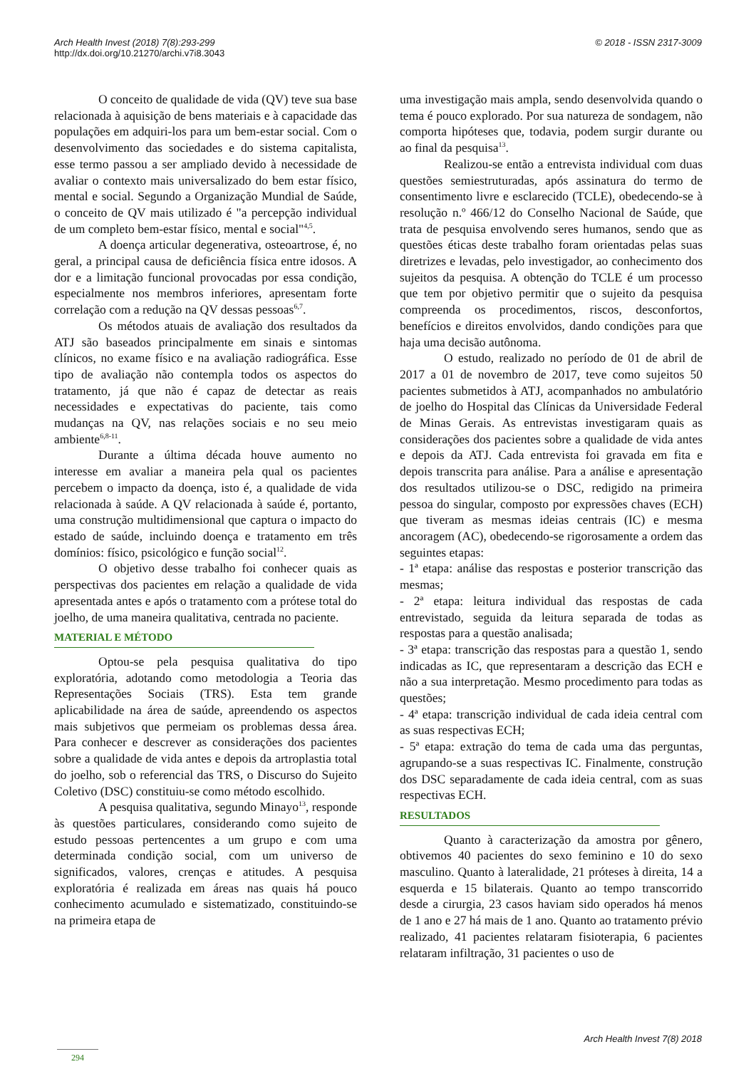© 2018 - ISSN 2317-3009 Arch Health Invest (2018) 7(8):293-299
http://dx.doi.org/10.21270/archi.v7i8.3043
O conceito de qualidade de vida (QV) teve sua base relacionada à aquisição de bens materiais e à capacidade das populações em adquiri-los para um bem-estar social. Com o desenvolvimento das sociedades e do sistema capitalista, esse termo passou a ser ampliado devido à necessidade de avaliar o contexto mais universalizado do bem estar físico, mental e social. Segundo a Organização Mundial de Saúde, o conceito de QV mais utilizado é "a percepção individual de um completo bem-estar físico, mental e social"<sup>4,5</sup>.
A doença articular degenerativa, osteoartrose, é, no geral, a principal causa de deficiência física entre idosos. A dor e a limitação funcional provocadas por essa condição, especialmente nos membros inferiores, apresentam forte correlação com a redução na QV dessas pessoas<sup>6,7</sup>.
Os métodos atuais de avaliação dos resultados da ATJ são baseados principalmente em sinais e sintomas clínicos, no exame físico e na avaliação radiográfica. Esse tipo de avaliação não contempla todos os aspectos do tratamento, já que não é capaz de detectar as reais necessidades e expectativas do paciente, tais como mudanças na QV, nas relações sociais e no seu meio ambiente<sup>6,8-11</sup>.
Durante a última década houve aumento no interesse em avaliar a maneira pela qual os pacientes percebem o impacto da doença, isto é, a qualidade de vida relacionada à saúde. A QV relacionada à saúde é, portanto, uma construção multidimensional que captura o impacto do estado de saúde, incluindo doença e tratamento em três domínios: físico, psicológico e função social<sup>12</sup>.
O objetivo desse trabalho foi conhecer quais as perspectivas dos pacientes em relação a qualidade de vida apresentada antes e após o tratamento com a prótese total do joelho, de uma maneira qualitativa, centrada no paciente.
MATERIAL E MÉTODO
Optou-se pela pesquisa qualitativa do tipo exploratória, adotando como metodologia a Teoria das Representações Sociais (TRS). Esta tem grande aplicabilidade na área de saúde, apreendendo os aspectos mais subjetivos que permeiam os problemas dessa área. Para conhecer e descrever as considerações dos pacientes sobre a qualidade de vida antes e depois da artroplastia total do joelho, sob o referencial das TRS, o Discurso do Sujeito Coletivo (DSC) constituiu-se como método escolhido.
A pesquisa qualitativa, segundo Minayo<sup>13</sup>, responde às questões particulares, considerando como sujeito de estudo pessoas pertencentes a um grupo e com uma determinada condição social, com um universo de significados, valores, crenças e atitudes. A pesquisa exploratória é realizada em áreas nas quais há pouco conhecimento acumulado e sistematizado, constituindo-se na primeira etapa de
uma investigação mais ampla, sendo desenvolvida quando o tema é pouco explorado. Por sua natureza de sondagem, não comporta hipóteses que, todavia, podem surgir durante ou ao final da pesquisa<sup>13</sup>.
Realizou-se então a entrevista individual com duas questões semiestruturadas, após assinatura do termo de consentimento livre e esclarecido (TCLE), obedecendo-se à resolução n.º 466/12 do Conselho Nacional de Saúde, que trata de pesquisa envolvendo seres humanos, sendo que as questões éticas deste trabalho foram orientadas pelas suas diretrizes e levadas, pelo investigador, ao conhecimento dos sujeitos da pesquisa. A obtenção do TCLE é um processo que tem por objetivo permitir que o sujeito da pesquisa compreenda os procedimentos, riscos, desconfortos, benefícios e direitos envolvidos, dando condições para que haja uma decisão autônoma.
O estudo, realizado no período de 01 de abril de 2017 a 01 de novembro de 2017, teve como sujeitos 50 pacientes submetidos à ATJ, acompanhados no ambulatório de joelho do Hospital das Clínicas da Universidade Federal de Minas Gerais. As entrevistas investigaram quais as considerações dos pacientes sobre a qualidade de vida antes e depois da ATJ. Cada entrevista foi gravada em fita e depois transcrita para análise. Para a análise e apresentação dos resultados utilizou-se o DSC, redigido na primeira pessoa do singular, composto por expressões chaves (ECH) que tiveram as mesmas ideias centrais (IC) e mesma ancoragem (AC), obedecendo-se rigorosamente a ordem das seguintes etapas:
- 1ª etapa: análise das respostas e posterior transcrição das mesmas;
- 2ª etapa: leitura individual das respostas de cada entrevistado, seguida da leitura separada de todas as respostas para a questão analisada;
- 3ª etapa: transcrição das respostas para a questão 1, sendo indicadas as IC, que representaram a descrição das ECH e não a sua interpretação. Mesmo procedimento para todas as questões;
- 4ª etapa: transcrição individual de cada ideia central com as suas respectivas ECH;
- 5ª etapa: extração do tema de cada uma das perguntas, agrupando-se a suas respectivas IC. Finalmente, construção dos DSC separadamente de cada ideia central, com as suas respectivas ECH.
RESULTADOS
Quanto à caracterização da amostra por gênero, obtivemos 40 pacientes do sexo feminino e 10 do sexo masculino. Quanto à lateralidade, 21 próteses à direita, 14 a esquerda e 15 bilaterais. Quanto ao tempo transcorrido desde a cirurgia, 23 casos haviam sido operados há menos de 1 ano e 27 há mais de 1 ano. Quanto ao tratamento prévio realizado, 41 pacientes relataram fisioterapia, 6 pacientes relataram infiltração, 31 pacientes o uso de
Arch Health Invest 7(8) 2018
294